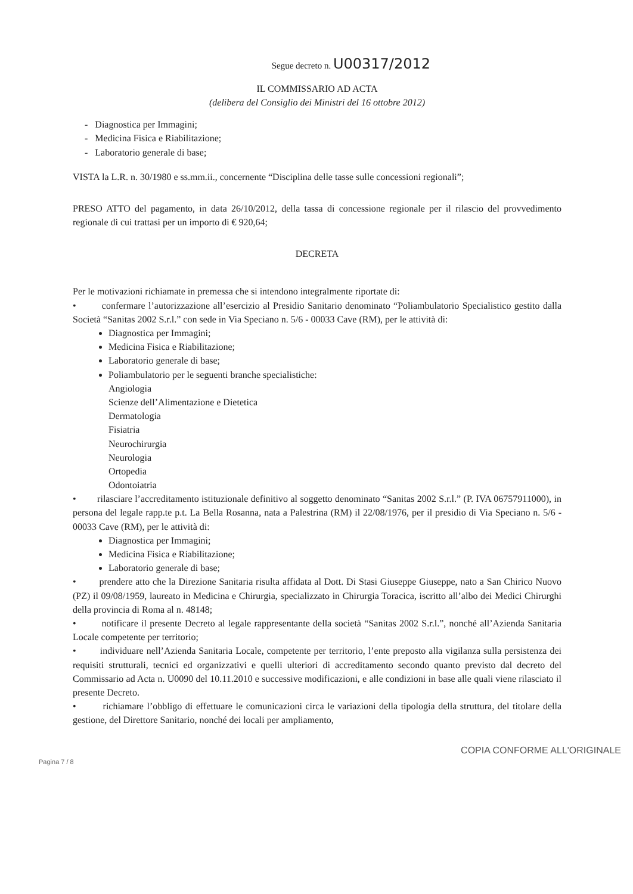Segue decreto n. U00317/2012
IL COMMISSARIO AD ACTA
(delibera del Consiglio dei Ministri del 16 ottobre 2012)
- Diagnostica per Immagini;
- Medicina Fisica e Riabilitazione;
- Laboratorio generale di base;
VISTA la L.R. n. 30/1980 e ss.mm.ii., concernente “Disciplina delle tasse sulle concessioni regionali”;
PRESO ATTO del pagamento, in data 26/10/2012, della tassa di concessione regionale per il rilascio del provvedimento regionale di cui trattasi per un importo di € 920,64;
DECRETA
Per le motivazioni richiamate in premessa che si intendono integralmente riportate di:
• confermare l’autorizzazione all’esercizio al Presidio Sanitario denominato “Poliambulatorio Specialistico gestito dalla Società “Sanitas 2002 S.r.l.” con sede in Via Speciano n. 5/6 - 00033 Cave (RM), per le attività di:
Diagnostica per Immagini;
Medicina Fisica e Riabilitazione;
Laboratorio generale di base;
Poliambulatorio per le seguenti branche specialistiche:
Angiologia
Scienze dell’Alimentazione e Dietetica
Dermatologia
Fisiatria
Neurochirurgia
Neurologia
Ortopedia
Odontoiatria
• rilasciare l’accreditamento istituzionale definitivo al soggetto denominato “Sanitas 2002 S.r.l.” (P. IVA 06757911000), in persona del legale rapp.te p.t. La Bella Rosanna, nata a Palestrina (RM) il 22/08/1976, per il presidio di Via Speciano n. 5/6 - 00033 Cave (RM), per le attività di:
Diagnostica per Immagini;
Medicina Fisica e Riabilitazione;
Laboratorio generale di base;
• prendere atto che la Direzione Sanitaria risulta affidata al Dott. Di Stasi Giuseppe Giuseppe, nato a San Chirico Nuovo (PZ) il 09/08/1959, laureato in Medicina e Chirurgia, specializzato in Chirurgia Toracica, iscritto all’albo dei Medici Chirurghi della provincia di Roma al n. 48148;
• notificare il presente Decreto al legale rappresentante della società “Sanitas 2002 S.r.l.”, nonché all’Azienda Sanitaria Locale competente per territorio;
• individuare nell’Azienda Sanitaria Locale, competente per territorio, l’ente preposto alla vigilanza sulla persistenza dei requisiti strutturali, tecnici ed organizzativi e quelli ulteriori di accreditamento secondo quanto previsto dal decreto del Commissario ad Acta n. U0090 del 10.11.2010 e successive modificazioni, e alle condizioni in base alle quali viene rilasciato il presente Decreto.
• richiamare l’obbligo di effettuare le comunicazioni circa le variazioni della tipologia della struttura, del titolare della gestione, del Direttore Sanitario, nonché dei locali per ampliamento,
COPIA CONFORME ALL'ORIGINALE
Pagina 7 / 8